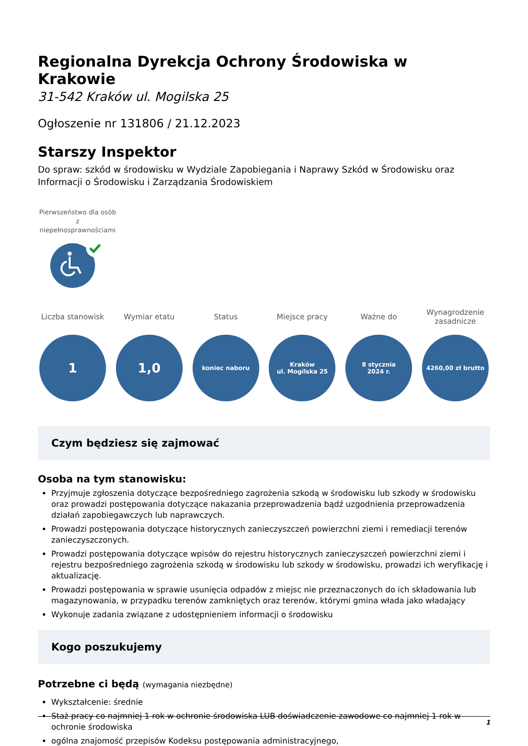Regionalna Dyrekcja Ochrony Środowiska w Krakowie
31-542 Kraków ul. Mogilska 25
Ogłoszenie nr 131806 / 21.12.2023
Starszy Inspektor
Do spraw: szkód w środowisku w Wydziale Zapobiegania i Naprawy Szkód w Środowisku oraz Informacji o Środowisku i Zarządzania Środowiskiem
Pierwszeństwo dla osób z niepełnosprawnościami
Liczba stanowisk
1
Wymiar etatu
1,0
Status
koniec naboru
Miejsce pracy
Kraków
ul. Mogilska 25
Ważne do
8 stycznia
2024 r.
Wynagrodzenie zasadnicze
4260,00 zł brutto
Czym będziesz się zajmować
Osoba na tym stanowisku:
Przyjmuje zgłoszenia dotyczące bezpośredniego zagrożenia szkodą w środowisku lub szkody w środowisku oraz prowadzi postępowania dotyczące nakazania przeprowadzenia bądź uzgodnienia przeprowadzenia działań zapobiegawczych lub naprawczych.
Prowadzi postępowania dotyczące historycznych zanieczyszczeń powierzchni ziemi i remediacji terenów zanieczyszczonych.
Prowadzi postępowania dotyczące wpisów do rejestru historycznych zanieczyszczeń powierzchni ziemi i rejestru bezpośredniego zagrożenia szkodą w środowisku lub szkody w środowisku, prowadzi ich weryfikację i aktualizację.
Prowadzi postępowania w sprawie usunięcia odpadów z miejsc nie przeznaczonych do ich składowania lub magazynowania, w przypadku terenów zamkniętych oraz terenów, którymi gmina włada jako władający
Wykonuje zadania związane z udostępnieniem informacji o środowisku
Kogo poszukujemy
Potrzebne ci będą (wymagania niezbędne)
Wykształcenie: średnie
Staż pracy co najmniej 1 rok w ochronie środowiska LUB doświadczenie zawodowe co najmniej 1 rok w ochronie środowiska
ogólna znajomość przepisów Kodeksu postępowania administracyjnego,
1